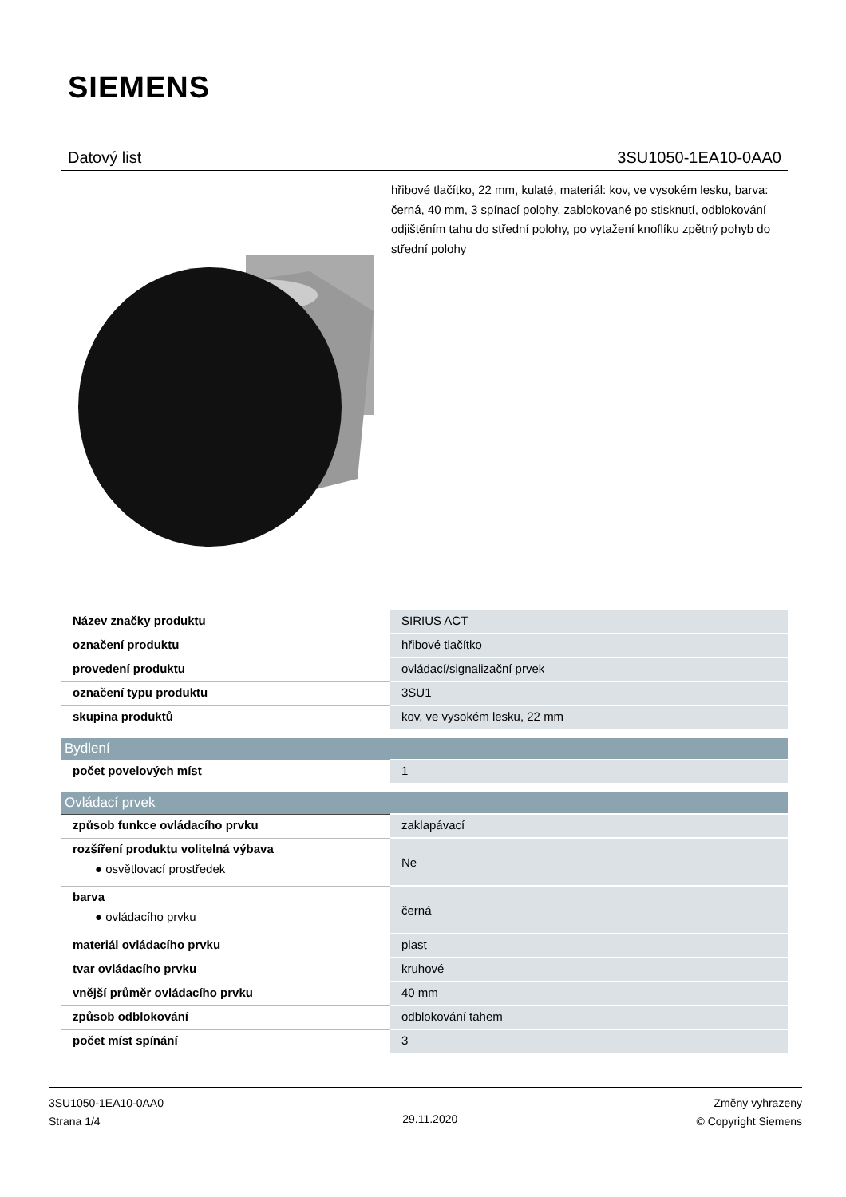SIEMENS
Datový list 3SU1050-1EA10-0AA0
hřibové tlačítko, 22 mm, kulaté, materiál: kov, ve vysokém lesku, barva: černá, 40 mm, 3 spínací polohy, zablokované po stisknutí, odblokování odjištěním tahu do střední polohy, po vytažení knoflíku zpětný pohyb do střední polohy
| Název značky produktu | SIRIUS ACT |
| označení produktu | hřibové tlačítko |
| provedení produktu | ovládací/signalizační prvek |
| označení typu produktu | 3SU1 |
| skupina produktů | kov, ve vysokém lesku, 22 mm |
| Bydlení | |
| počet povelových míst | 1 |
| Ovládací prvek | |
| způsob funkce ovládacího prvku | zaklapávací |
| rozšíření produktu volitelná výbava ● osvětlovací prostředek | Ne |
| barva ● ovládacího prvku | černá |
| materiál ovládacího prvku | plast |
| tvar ovládacího prvku | kruhové |
| vnější průměr ovládacího prvku | 40 mm |
| způsob odblokování | odblokování tahem |
| počet míst spínání | 3 |
3SU1050-1EA10-0AA0
Strana 1/4
29.11.2020
Změny vyhrazeny
© Copyright Siemens